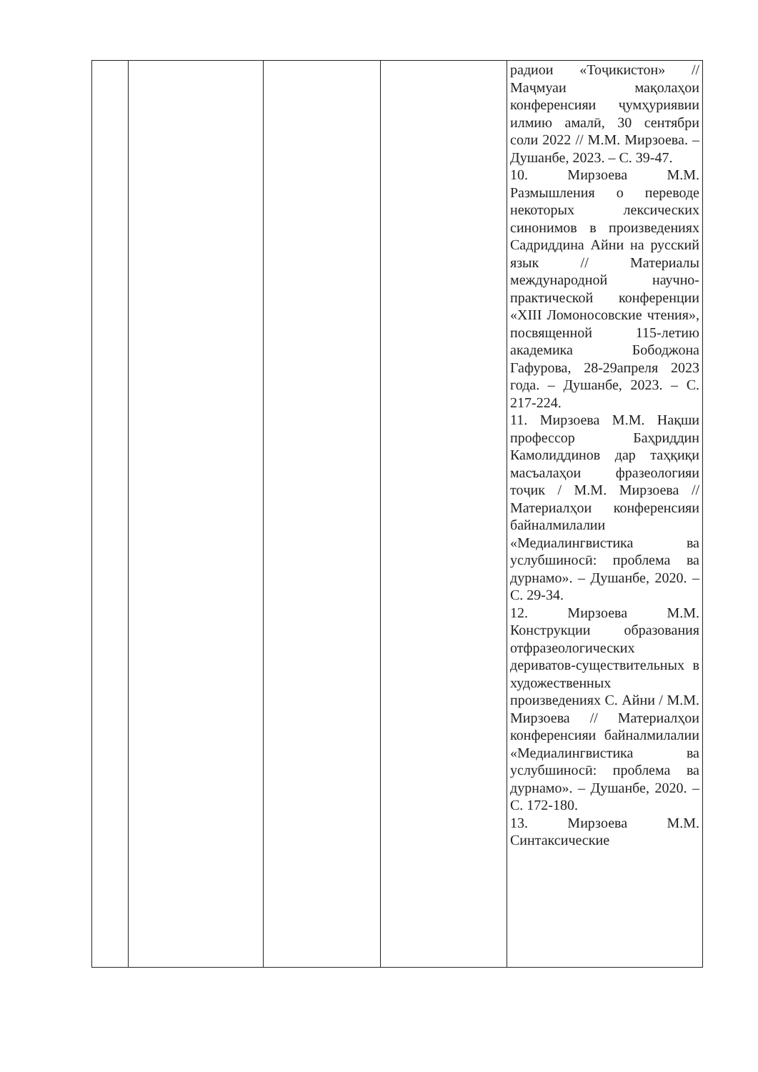| | | | | радиои «Тоҷикистон» // Маҷмуаи мақолаҳои конференсияи ҷумҳуриявии илмию амалӣ, 30 сентябри соли 2022 // М.М. Мирзоева. – Душанбе, 2023. – С. 39-47. 10. Мирзоева М.М. Размышления о переводе некоторых лексических синонимов в произведениях Садриддина Айни на русский язык // Материалы международной научно-практической конференции «XIII Ломоносовские чтения», посвященной 115-летию академика Бободжона Гафурова, 28-29апреля 2023 года. – Душанбе, 2023. – С. 217-224. 11. Мирзоева М.М. Нақши профессор Баҳриддин Камолиддинов дар таҳқиқи масъалаҳои фразеологияи тоҷик / М.М. Мирзоева // Материалҳои конференсияи байналмилалии «Медиалингвистика ва услубшиносӣ: проблема ва дурнамо». – Душанбе, 2020. – С. 29-34. 12. Мирзоева М.М. Конструкции образования отфразеологических дериватов-существительных в художественных произведениях С. Айни / М.М. Мирзоева // Материалҳои конференсияи байналмилалии «Медиалингвистика ва услубшиносӣ: проблема ва дурнамо». – Душанбе, 2020. – С. 172-180. 13. Мирзоева М.М. Синтаксические |